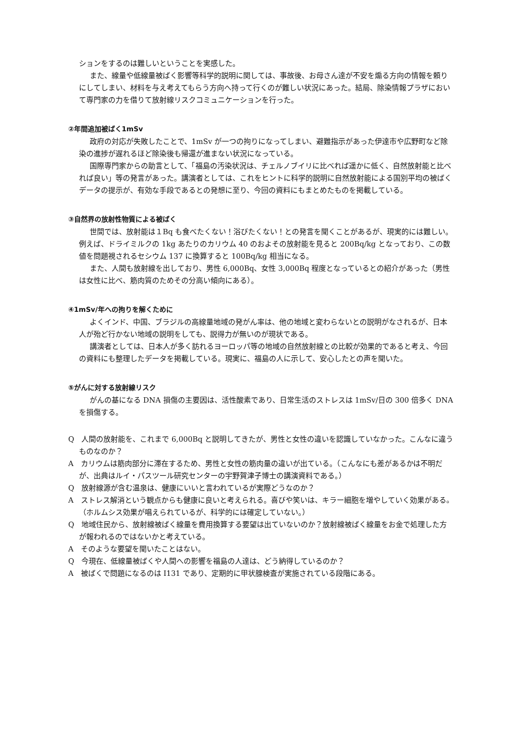ションをするのは難しいということを実感した。
また、線量や低線量被ばく影響等科学的説明に関しては、事故後、お母さん達が不安を煽る方向の情報を頼りにしてしまい、材料を与え考えてもらう方向へ持って行くのが難しい状況にあった。結局、除染情報プラザにおいて専門家の力を借りて放射線リスクコミュニケーションを行った。
②年間追加被ばく1mSv
政府の対応が失敗したことで、1mSv が一つの拘りになってしまい、避難指示があった伊達市や広野町など除染の進捗が遅れるほど除染後も帰還が進まない状況になっている。
国際専門家からの助言として、「福島の汚染状況は、チェルノブイリに比べれば遥かに低く、自然放射能と比べれば良い」等の発言があった。講演者としては、これをヒントに科学的説明に自然放射能による国別平均の被ばくデータの提示が、有効な手段であるとの発想に至り、今回の資料にもまとめたものを掲載している。
③自然界の放射性物質による被ばく
世間では、放射能は１Bq も食べたくない！浴びたくない！との発言を聞くことがあるが、現実的には難しい。例えば、ドライミルクの 1kg あたりのカリウム 40 のおよその放射能を見ると 200Bq/kg となっており、この数値を問題視されるセシウム 137 に換算すると 100Bq/kg 相当になる。
また、人間も放射線を出しており、男性 6,000Bq、女性 3,000Bq 程度となっているとの紹介があった（男性は女性に比べ、筋肉質のためその分高い傾向にある）。
④1mSv/年への拘りを解くために
よくインド、中国、ブラジルの高線量地域の発がん率は、他の地域と変わらないとの説明がなされるが、日本人が殆ど行かない地域の説明をしても、説得力が無いのが現状である。
講演者としては、日本人が多く訪れるヨーロッパ等の地域の自然放射線との比較が効果的であると考え、今回の資料にも整理したデータを掲載している。現実に、福島の人に示して、安心したとの声を聞いた。
⑤がんに対する放射線リスク
がんの基になる DNA 損傷の主要因は、活性酸素であり、日常生活のストレスは 1mSv/日の 300 倍多く DNA を損傷する。
Q　人間の放射能を、これまで 6,000Bq と説明してきたが、男性と女性の違いを認識していなかった。こんなに違うものなのか？
A　カリウムは筋肉部分に滞在するため、男性と女性の筋肉量の違いが出ている。（こんなにも差があるかは不明だが、出典はルイ・パスツール研究センターの宇野賀津子博士の講演資料である。）
Q　放射線源が含む温泉は、健康にいいと言われているが実際どうなのか？
A　ストレス解消という観点からも健康に良いと考えられる。喜びや笑いは、キラー細胞を増やしていく効果がある。（ホルムシス効果が唱えられているが、科学的には確定していない。）
Q　地域住民から、放射線被ばく線量を費用換算する要望は出ていないのか？放射線被ばく線量をお金で処理した方が報われるのではないかと考えている。
A　そのような要望を聞いたことはない。
Q　今現在、低線量被ばくや人間への影響を福島の人達は、どう納得しているのか？
A　被ばくで問題になるのは I131 であり、定期的に甲状腺検査が実施されている段階にある。